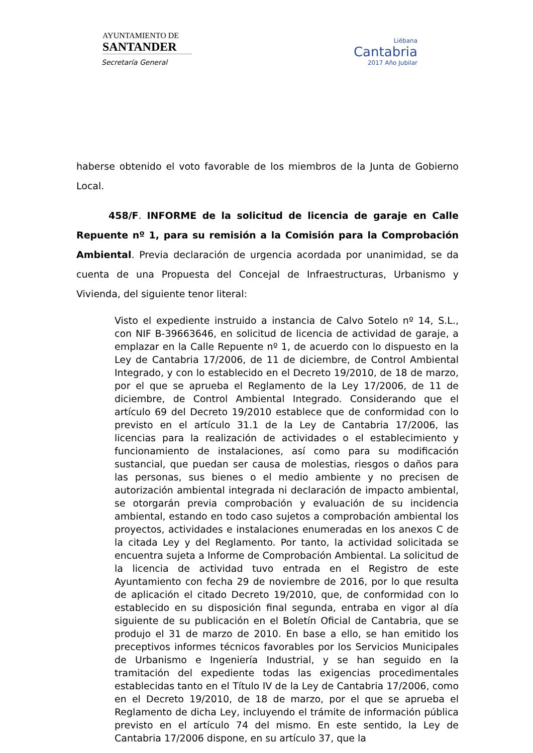AYUNTAMIENTO DE
SANTANDER
Secretaría General
Liébana
Cantabria
2017 Año Jubilar
haberse obtenido el voto favorable de los miembros de la Junta de Gobierno Local.
458/F. INFORME de la solicitud de licencia de garaje en Calle Repuente nº 1, para su remisión a la Comisión para la Comprobación Ambiental. Previa declaración de urgencia acordada por unanimidad, se da cuenta de una Propuesta del Concejal de Infraestructuras, Urbanismo y Vivienda, del siguiente tenor literal:
Visto el expediente instruido a instancia de Calvo Sotelo nº 14, S.L., con NIF B-39663646, en solicitud de licencia de actividad de garaje, a emplazar en la Calle Repuente nº 1, de acuerdo con lo dispuesto en la Ley de Cantabria 17/2006, de 11 de diciembre, de Control Ambiental Integrado, y con lo establecido en el Decreto 19/2010, de 18 de marzo, por el que se aprueba el Reglamento de la Ley 17/2006, de 11 de diciembre, de Control Ambiental Integrado. Considerando que el artículo 69 del Decreto 19/2010 establece que de conformidad con lo previsto en el artículo 31.1 de la Ley de Cantabria 17/2006, las licencias para la realización de actividades o el establecimiento y funcionamiento de instalaciones, así como para su modificación sustancial, que puedan ser causa de molestias, riesgos o daños para las personas, sus bienes o el medio ambiente y no precisen de autorización ambiental integrada ni declaración de impacto ambiental, se otorgarán previa comprobación y evaluación de su incidencia ambiental, estando en todo caso sujetos a comprobación ambiental los proyectos, actividades e instalaciones enumeradas en los anexos C de la citada Ley y del Reglamento. Por tanto, la actividad solicitada se encuentra sujeta a Informe de Comprobación Ambiental. La solicitud de la licencia de actividad tuvo entrada en el Registro de este Ayuntamiento con fecha 29 de noviembre de 2016, por lo que resulta de aplicación el citado Decreto 19/2010, que, de conformidad con lo establecido en su disposición final segunda, entraba en vigor al día siguiente de su publicación en el Boletín Oficial de Cantabria, que se produjo el 31 de marzo de 2010. En base a ello, se han emitido los preceptivos informes técnicos favorables por los Servicios Municipales de Urbanismo e Ingeniería Industrial, y se han seguido en la tramitación del expediente todas las exigencias procedimentales establecidas tanto en el Título IV de la Ley de Cantabria 17/2006, como en el Decreto 19/2010, de 18 de marzo, por el que se aprueba el Reglamento de dicha Ley, incluyendo el trámite de información pública previsto en el artículo 74 del mismo. En este sentido, la Ley de Cantabria 17/2006 dispone, en su artículo 37, que la